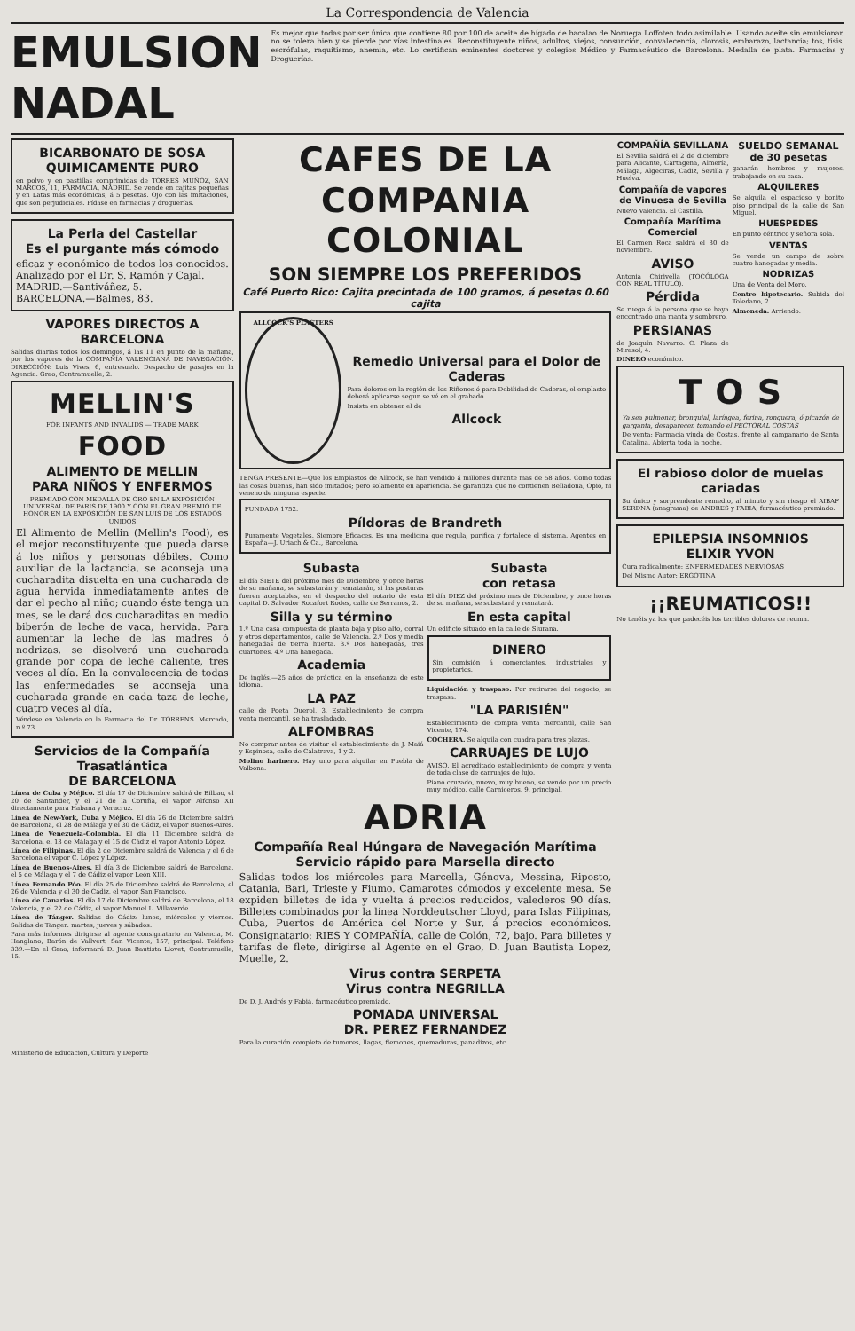La Correspondencia de Valencia
EMULSION NADAL
Es mejor que todas por ser única que contiene 80 por 100 de aceite de hígado de bacalao de Noruega Loffoten todo asimilable. Usando aceite sin emulsionar, no se tolera bien y se pierde por vías intestinales. Reconstituyente niños, adultos, viejos, consunción, convalecencia, clorosis, embarazo, lactancia; tos, tisis, escrófulas, raquitismo, anemia, etc. Lo certifican eminentes doctores y colegios Médico y Farmacéutico de Barcelona. Medalla de plata. Farmacias y Droguerías.
BICARBONATO DE SOSA
QUIMICAMENTE PURO
en polvo y en pastillas comprimidas de TORRES MUÑOZ, SAN MARCOS, 11, FARMACIA, MADRID. Se vende en cajitas pequeñas y en Latas más económicas, á 5 pesetas. Ojo con las imitaciones, que son perjudiciales. Pídase en farmacias y droguerías.
La Perla del Castellar
Es el purgante más cómodo
eficaz y económico de todos los conocidos. Analizado por el Dr. S. Ramón y Cajal.
MADRID.—Santiváñez, 5.
BARCELONA.—Balmes, 83.
VAPORES DIRECTOS A BARCELONA
Salidas diarias todos los domingos, á las 11 en punto de la mañana, por los vapores de la COMPAÑÍA VALENCIANA DE NAVEGACIÓN. DIRECCIÓN: Luis Vives, 6, entresuelo. Despacho de pasajes en la Agencia: Grao, Contramuelle, 2.
MELLIN'S
FOR INFANTS AND INVALIDS — TRADE MARK
FOOD
ALIMENTO DE MELLIN
PARA NIÑOS Y ENFERMOS
PREMIADO CON MEDALLA DE ORO EN LA EXPOSICIÓN UNIVERSAL DE PARIS DE 1900 Y CON EL GRAN PREMIO DE HONOR EN LA EXPOSICIÓN DE SAN LUIS DE LOS ESTADOS UNIDOS
El Alimento de Mellin (Mellin's Food), es el mejor reconstituyente que pueda darse á los niños y personas débiles. Como auxiliar de la lactancia, se aconseja una cucharadita disuelta en una cucharada de agua hervida inmediatamente antes de dar el pecho al niño; cuando éste tenga un mes, se le dará dos cucharaditas en medio biberón de leche de vaca, hervida. Para aumentar la leche de las madres ó nodrizas, se disolverá una cucharada grande por copa de leche caliente, tres veces al día. En la convalecencia de todas las enfermedades se aconseja una cucharada grande en cada taza de leche, cuatro veces al día.
Véndese en Valencia en la Farmacia del Dr. TORRENS. Mercado, n.º 73
Servicios de la Compañía Trasatlántica
DE BARCELONA
Línea de Cuba y Méjico. El día 17 de Diciembre saldrá de Bilbao, el 20 de Santander, y el 21 de la Coruña, el vapor Alfonso XII directamente para Habana y Veracruz.
Línea de New-York, Cuba y Méjico. El día 26 de Diciembre saldrá de Barcelona, el 28 de Málaga y el 30 de Cádiz, el vapor Buenos-Aires.
Línea de Venezuela-Colombia. El día 11 Diciembre saldrá de Barcelona, el 13 de Málaga y el 15 de Cádiz el vapor Antonio López.
Línea de Filipinas. El día 2 de Diciembre saldrá de Valencia y el 6 de Barcelona el vapor C. López y López.
Línea de Buenos-Aires. El día 3 de Diciembre saldrá de Barcelona, el 5 de Málaga y el 7 de Cádiz el vapor León XIII.
Línea Fernando Póo. El día 25 de Diciembre saldrá de Barcelona, el 26 de Valencia y el 30 de Cádiz, el vapor San Francisco.
Línea de Canarias. El día 17 de Diciembre saldrá de Barcelona, el 18 Valencia, y el 22 de Cádiz, el vapor Manuel L. Villaverde.
Línea de Tánger. Salidas de Cádiz: lunes, miércoles y viernes. Salidas de Tánger: martes, jueves y sábados.
Para más informes dirigirse al agente consignatario en Valencia, M. Hanglano, Barón de Vallvert, San Vicente, 157, principal. Teléfono 339.—En el Grao, informará D. Juan Bautista Llovet, Contramuelle, 15.
CAFES DE LA COMPANIA COLONIAL
SON SIEMPRE LOS PREFERIDOS
Café Puerto Rico: Cajita precintada de 100 gramos, á pesetas 0.60 cajita
ALLCOCK'S PLASTERS
Remedio Universal para el Dolor de Caderas
Para dolores en la región de los Riñones ó para Debilidad de Caderas, el emplasto deberá aplicarse segun se vé en el grabado.
Insista en obtener el de
Allcock
TENGA PRESENTE—Que los Emplastos de Allcock, se han vendido á millones durante mas de 58 años. Como todas las cosas buenas, han sido imitados; pero solamente en apariencia. Se garantiza que no contienen Belladona, Opio, ni veneno de ninguna especie.
FUNDADA 1752.
Píldoras de Brandreth
Puramente Vegetales. Siempre Eficaces. Es una medicina que regula, purifica y fortalece el sistema. Agentes en España—J. Uriach & Ca., Barcelona.
Subasta
El día SIETE del próximo mes de Diciembre, y once horas de su mañana, se subastarán y rematarán, si las posturas fueren aceptables, en el despacho del notario de esta capital D. Salvador Rocafort Rodes, calle de Serranos, 2.
Silla y su término
1.º Una casa compuesta de planta baja y piso alto, corral y otros departamentos, calle de Valencia. 2.º Dos y media hanegadas de tierra huerta. 3.º Dos hanegadas, tres cuartones. 4.º Una hanegada.
Academia
De inglés.—25 años de práctica en la enseñanza de este idioma.
LA PAZ
calle de Poeta Querol, 3. Establecimiento de compra venta mercantil, se ha trasladado.
ALFOMBRAS
No comprar antes de visitar el establecimiento de J. Maiá y Espinosa, calle de Calatrava, 1 y 2.
Molino harinero. Hay uno para alquilar en Puebla de Valbona.
Subasta
con retasa
El día DIEZ del próximo mes de Diciembre, y once horas de su mañana, se subastará y rematará.
En esta capital
Un edificio situado en la calle de Siurana.
DINERO
Sin comisión á comerciantes, industriales y propietarios.
Liquidación y traspaso. Por retirarse del negocio, se traspasa.
"LA PARISIÉN"
Establecimiento de compra venta mercantil, calle San Vicente, 174.
COCHERA. Se alquila con cuadra para tres plazas.
CARRUAJES DE LUJO
AVISO. El acreditado establecimiento de compra y venta de toda clase de carruajes de lujo.
Piano cruzado, nuevo, muy bueno, se vende por un precio muy módico, calle Carniceros, 9, principal.
ADRIA
Compañía Real Húngara de Navegación Marítima
Servicio rápido para Marsella directo
Salidas todos los miércoles para Marcella, Génova, Messina, Riposto, Catania, Bari, Trieste y Fiumo. Camarotes cómodos y excelente mesa. Se expiden billetes de ida y vuelta á precios reducidos, valederos 90 días. Billetes combinados por la línea Norddeutscher Lloyd, para Islas Filipinas, Cuba, Puertos de América del Norte y Sur, á precios económicos. Consignatario: RIES Y COMPAÑÍA, calle de Colón, 72, bajo. Para billetes y tarifas de flete, dirigirse al Agente en el Grao, D. Juan Bautista Lopez, Muelle, 2.
Virus contra SERPETA
Virus contra NEGRILLA
De D. J. Andrés y Fabiá, farmacéutico premiado.
POMADA UNIVERSAL
DR. PEREZ FERNANDEZ
Para la curación completa de tumores, llagas, flemones, quemaduras, panadizos, etc.
COMPAÑÍA SEVILLANA
El Sevilla saldrá el 2 de diciembre para Alicante, Cartagena, Almería, Málaga, Algeciras, Cádiz, Sevilla y Huelva.
Compañía de vapores de Vinuesa de Sevilla
Nuevo Valencia. El Castilla.
Compañía Marítima Comercial
El Carmen Roca saldrá el 30 de noviembre.
AVISO
Antonia Chirivella (TOCÓLOGA CON REAL TÍTULO).
Pérdida
Se ruega á la persona que se haya encontrado una manta y sombrero.
PERSIANAS
de Joaquín Navarro. C. Plaza de Mirasol, 4.
DINERO económico.
SUELDO SEMANAL de 30 pesetas
ganarán hombres y mujeres, trabajando en su casa.
ALQUILERES
Se alquila el espacioso y bonito piso principal de la calle de San Miguel.
HUESPEDES
En punto céntrico y señora sola.
VENTAS
Se vende un campo de sobre cuatro hanegadas y media.
NODRIZAS
Una de Venta del Moro.
Centro hipotecario. Subida del Toledano, 2.
Almoneda. Arriendo.
T O S
Ya sea pulmonar, bronquial, laríngea, ferina, ronquera, ó picazón de garganta, desaparecen tomando el PECTORAL COSTAS
De venta: Farmacia viuda de Costas, frente al campanario de Santa Catalina. Abierta toda la noche.
El rabioso dolor de muelas cariadas
Su único y sorprendente remedio, al minuto y sin riesgo el AIBAF SERDNA (anagrama) de ANDRES y FABIA, farmacéutico premiado.
EPILEPSIA INSOMNIOS
ELIXIR YVON
Cura radicalmente: ENFERMEDADES NERVIOSAS
Del Mismo Autor: ERGOTINA
¡¡REUMATICOS!!
No tenéis ya los que padecéis los terribles dolores de reuma.
Ministerio de Educación, Cultura y Deporte